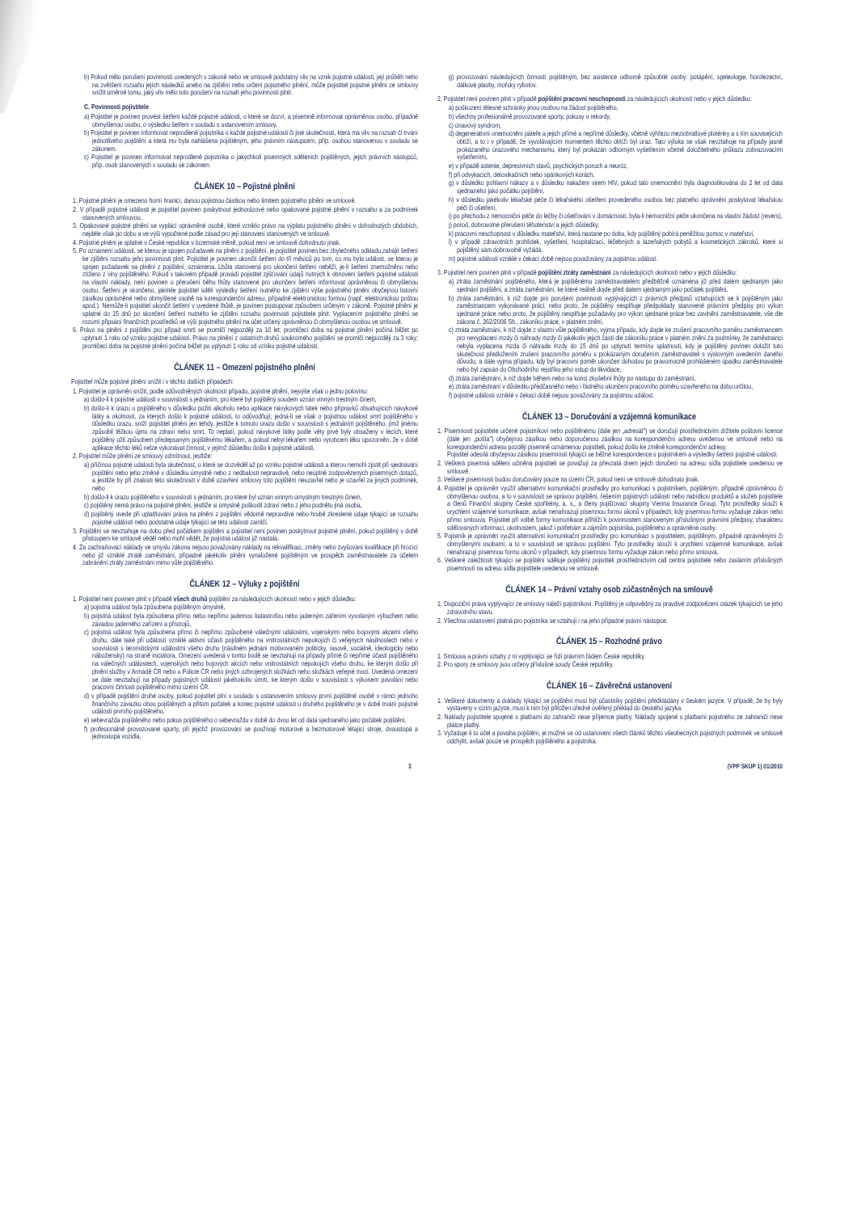b) Pokud mělo porušení povinností uvedených v zákoně nebo ve smlouvě podstatný vliv na vznik pojistné události, její průběh nebo na zvětšení rozsahu jejích následků anebo na zjištění nebo určení pojistného plnění, může pojistitel pojistné plnění ze smlouvy snížit úměrně tomu, jaký vliv mělo toto porušení na rozsah jeho povinnosti plnit.
C. Povinnosti pojistitele
a) Pojistitel je povinen provést šetření každé pojistné události, o které se dozví, a písemně informovat oprávněnou osobu, případně obmyšlenou osobu, o výsledku šetření v souladu s ustanovením smlouvy.
b) Pojistitel je povinen informovat neprodleně pojistníka o každé pojistné události či jiné skutečnosti, která má vliv na rozsah či trvání jednotlivého pojištění a která mu byla nahlášena pojištěným, jeho právním nástupcem, příp. osobou stanovenou v souladu se zákonem.
c) Pojistitel je povinen informovat neprodleně pojistníka o jakýchkoli písemných sděleních pojištěných, jejich právních nástupců, příp. osob stanovených v souladu se zákonem.
ČLÁNEK 10 – Pojistné plnění
1. Pojistné plnění je omezeno horní hranicí, danou pojistnou částkou nebo limitem pojistného plnění ve smlouvě.
2. V případě pojistné události je pojistitel povinen poskytnout jednorázové nebo opakované pojistné plnění v rozsahu a za podmínek stanovených smlouvou.
3. Opakované pojistné plnění se vyplácí oprávněné osobě, které vzniklo právo na výplatu pojistného plnění v dohodnutých obdobích, nejdéle však po dobu a ve výši vypočtené podle zásad pro její stanovení stanovených ve smlouvě.
4. Pojistné plnění je splatné v České republice v tuzemské měně, pokud není ve smlouvě dohodnuto jinak.
5. Po oznámení události, se kterou je spojen požadavek na plnění z pojištění, je pojistitel povinen bez zbytečného odkladu zahájit šetření ke zjištění rozsahu jeho povinnosti plnit. Pojistitel je povinen ukončit šetření do tří měsíců po tom, co mu byla událost, se kterou je spojen požadavek na plnění z pojištění, oznámena. Lhůta stanovená pro ukončení šetření neběží, je-li šetření znemožněno nebo ztíženo z viny pojištěného. Pokud v takovém případě provádí pojistitel zjišťování údajů nutných k obnovení šetření pojistné události na vlastní náklady, není povinen o přerušení běhu lhůty stanovené pro ukončení šetření informovat oprávněnou či obmyšlenou osobu. Šetření je skončeno, jakmile pojistitel sdělí výsledky šetření nutného ke zjištění výše pojistného plnění obyčejnou listovní zásilkou oprávněné nebo obmyšlené osobě na korespondenční adresu, případně elektronickou formou (např. elektronickou poštou apod.). Nemůže-li pojistitel ukončit šetření v uvedené lhůtě, je povinen postupovat způsobem určeným v zákoně. Pojistné plnění je splatné do 15 dnů po skončení šetření nutného ke zjištění rozsahu povinnosti pojistitele plnit. Vyplacením pojistného plnění se rozumí připsání finančních prostředků ve výši pojistného plnění na účet určený oprávněnou či obmyšlenou osobou ve smlouvě.
6. Právo na plnění z pojištění pro případ smrti se promlčí nejpozději za 10 let; promlčecí doba na pojistné plnění počíná běžet po uplynutí 1 roku od vzniku pojistné události. Právo na plnění z ostatních druhů soukromého pojištění se promlčí nejpozději za 3 roky; promlčecí doba na pojistné plnění počíná běžet po uplynutí 1 roku od vzniku pojistné události.
ČLÁNEK 11 – Omezení pojistného plnění
Pojistitel může pojistné plnění snížit i v těchto dalších případech:
1. Pojistitel je oprávněn snížit, podle odůvodněných okolností případu, pojistné plnění, nejvýše však o jednu polovinu:
a) došlo-li k pojistné události v souvislosti s jednáním, pro které byl pojištěný soudem uznán vinným trestným činem,
b) došlo-li k úrazu u pojištěného v důsledku požití alkoholu nebo aplikace návykových látek nebo přípravků obsahujících návykové látky a okolnosti, za kterých došlo k pojistné události, to odůvodňují; jedná-li se však o pojistnou událost smrt pojištěného v důsledku úrazu, sníží pojistitel plnění jen tehdy, jestliže k tomuto úrazu došlo v souvislosti s jednáním pojištěného, jímž jinému způsobil těžkou újmu na zdraví nebo smrt. To neplatí, pokud návykové látky podle věty prvé byly obsaženy v lécích, které pojištěný užil způsobem předepsaným pojištěnému lékařem, a pokud nebyl lékařem nebo výrobcem léku upozorněn, že v době aplikace těchto léků nelze vykonávat činnost, v jejímž důsledku došlo k pojistné události.
2. Pojistitel může plnění ze smlouvy odmítnout, jestliže:
a) příčinou pojistné události byla skutečnost, o které se dozvěděl až po vzniku pojistné události a kterou nemohl zjistit při sjednávání pojištění nebo jeho změně v důsledku úmyslně nebo z nedbalosti nepravdivě, nebo neúplně zodpovězených písemných dotazů, a jestliže by při znalosti této skutečnosti v době uzavření smlouvy toto pojištění neuzavřel nebo je uzavřel za jiných podmínek, nebo
b) došlo-li k úrazu pojištěného v souvislosti s jednáním, pro které byl uznán vinným úmyslným trestným činem,
c) pojištěný nemá právo na pojistné plnění, jestliže si úmyslně poškodil zdraví nebo z jeho podnětu jiná osoba,
d) pojištěný uvede při uplatňování práva na plnění z pojištění vědomě nepravdivé nebo hrubě zkreslené údaje týkající se rozsahu pojistné události nebo podstatné údaje týkající se této události zamlčí.
3. Pojištění se nevztahuje na dobu před počátkem pojištění a pojistitel není povinen poskytnout pojistné plnění, pokud pojištěný v době přistoupení ke smlouvě věděl nebo mohl vědět, že pojistná událost již nastala.
4. Za zachraňovací náklady ve smyslu zákona nejsou považovány náklady na rekvalifikaci, změny nebo zvyšování kvalifikace při hrozící nebo již vzniklé ztrátě zaměstnání, případně jakékoliv plnění vynaložené pojištěným ve prospěch zaměstnavatele za účelem zabránění ztráty zaměstnání mimo vůle pojištěného.
ČLÁNEK 12 – Výluky z pojištění
1. Pojistitel není povinen plnit v případě všech druhů pojištění za následujících okolností nebo v jejich důsledku:
a) pojistná událost byla způsobena pojištěným úmyslně,
b) pojistná událost byla způsobena přímo nebo nepřímo jadernou katastrofou nebo jaderným zářením vyvolaným výbuchem nebo závadou jaderného zařízení a přístrojů,
c) pojistná událost byla způsobena přímo či nepřímo způsobené válečnými událostmi, vojenskými nebo bojovými akcemi všeho druhu, dále také při událostí vzniklé aktivní účastí pojištěného na vnitrostátních nepokojích či veřejných násilnostech nebo v souvislosti s teroristickými událostmi všeho druhu (násilném jednání motivovaném politicky, rasově, sociálně, ideologicky nebo náboženský) na straně iniciátora. Omezení uvedená v tomto bodě se nevztahují na případy přímé či nepřímé účasti pojištěného na válečných událostech, vojenských nebo bojových akcích nebo vnitrostátních nepokojích všeho druhu, ke kterým došlo při plnění služby v Armádě ČR nebo u Policie ČR nebo jiných ozbrojených složkách nebo složkách veřejné moci. Uvedená omezení se dále nevztahují na případy pojistných událostí jakéhokoliv úmrtí, ke kterým došlo v souvislosti s výkonem povolání nebo pracovní činnosti pojištěného mimo území ČR.
d) v případě pojištění druhé osoby, pokud pojistitel plní v souladu s ustanovením smlouvy první pojištěné osobě v rámci jednoho finančního závazku obou pojištěných a přitom počátek a konec pojistné události u druhého pojištěného je v době trvání pojistné události prvního pojištěného,
e) sebevražda pojištěného nebo pokus pojištěného o sebevraždu v době do dvou let od data sjednaného jako počátek pojištění,
f) profesionálně provozované sporty, při jejichž provozování se používají motorové a bezmotorové létající stroje, dvoustopá a jednostopá vozidla,
g) provozování následujících činností pojištěným, bez asistence odborně způsobilé osoby: potápění, speleologie, horolezectví, dálkové plavby, mořský rybolov.
2. Pojistitel není povinen plnit v případě pojištění pracovní neschopnosti za následujících okolností nebo v jejich důsledku:
a) poškození tělesné schránky jinou osobou na žádost pojištěného,
b) všechny profesionálně provozované sporty, pokusy o rekordy,
c) únavový syndrom,
d) degenerativní onemocnění páteře a jejich přímé a nepřímé důsledky, včetně výhřezu meziobratlové ploténky a s tím souvisejících obtíží, a to i v případě, že vyvolávajícím momentem těchto obtíží byl úraz. Tato výluka se však nevztahuje na případy jasně prokázaného úrazového mechanismu, který byl prokázán odborným vyšetřením včetně doložitelného průkazu zobrazovacími vyšetřeními,
e) v případě astenie, depresivních stavů, psychických poruch a neuróz,
f) při odvykacích, detoxikačních nebo spánkových kúrách,
g) v důsledku pohlavní nákazy a v důsledku nakažení virem HIV, pokud tato onemocnění byla diagnostikována do 2 let od data sjednaného jako počátku pojištění,
h) v důsledku jakékoliv lékařské péče či lékařského ošetření provedeného osobou bez platného oprávnění poskytovat lékařskou péči či ošetření,
i) po přechodu z nemocniční péče do léčby či ošetřování v domácnosti, byla-li nemocniční péče ukončena na vlastní žádost (revers),
j) porod, dobrovolné přerušení těhotenství a jejich důsledky,
k) pracovní neschopnost v důsledku mateřství, která nastane po dobu, kdy pojištěný pobírá peněžitou pomoc v mateřství,
l) v případě zdravotních prohlídek, vyšetření, hospitalizací, léčebných a lázeňských pobytů a kosmetických zákroků, které si pojištěný sám dobrovolně vyžádá,
m) pojistné události vzniklé v čekací době nejsou považovány za pojistnou událost.
3. Pojistitel není povinen plnit v případě pojištění ztráty zaměstnání za následujících okolností nebo v jejich důsledku:
a) ztráta zaměstnání pojištěného, která je pojištěnému zaměstnavatelem předběžně oznámena již před datem sjednaným jako sjednání pojištění, a ztráta zaměstnání, ke které reálně dojde před datem sjednaným jako počátek pojištění,
b) ztráta zaměstnání, k níž dojde pro porušení povinnosti vyplývajících z právních předpisů vztahujících se k pojištěným jako zaměstnancem vykonávané práci, nebo proto, že pojištěný nesplňuje předpoklady stanovené právními předpisy pro výkon sjednané práce nebo proto, že pojištěný nesplňuje požadavky pro výkon sjednané práce bez zavinění zaměstnavatele, vše dle zákona č. 262/2006 Sb., zákoníku práce, v platném znění,
c) ztráta zaměstnání, k níž dojde z vlastní vůle pojištěného, vyjma případu, kdy dojde ke zrušení pracovního poměru zaměstnancem pro nevyplacení mzdy či náhrady mzdy či jakékoliv jejich části dle zákoníku práce v platném znění za podmínky, že zaměstnanci nebyla vyplacena mzda či náhrada mzdy do 15 dnů po uplynutí termínu splatnosti, kdy je pojištěný povinen doložit tuto skutečnost předložením zrušení pracovního poměru s prokázaným doručením zaměstnavateli s výslovným uvedením daného důvodu, a dále vyjma případu, kdy byl pracovní poměr ukončen dohodou po pravomocně prohlášeném úpadku zaměstnavatele nebo byl zapsán do Obchodního rejstříku jeho vstup do likvidace,
d) ztráta zaměstnání, k níž dojde během nebo na konci zkušební lhůty po nástupu do zaměstnání,
e) ztráta zaměstnání v důsledku předčasného nebo i řádného ukončení pracovního poměru uzavřeného na dobu určitou,
f) pojistné události vzniklé v čekací době nejsou považovány za pojistnou událost.
ČLÁNEK 13 – Doručování a vzájemná komunikace
1. Písemnosti pojistitele určené pojistníkovi nebo pojištěnému (dále jen „adresát") se doručují prostřednictvím držitele poštovní licence (dále jen „pošta") obyčejnou zásilkou nebo doporučenou zásilkou na korespondenční adresu uvedenou ve smlouvě nebo na korespondenční adresu později písemně oznámenou pojistiteli, pokud došlo ke změně korespondenční adresy.
Pojistitel odesílá obyčejnou zásilkou písemnosti týkající se běžné korespondence s pojistníkem a výsledky šetření pojistné události.
2. Veškerá písemná sdělení učiněná pojistiteli se považují za převzatá dnem jejich doručení na adresu sídla pojistitele uvedenou ve smlouvě.
3. Veškeré písemnosti budou doručovány pouze na území ČR, pokud není ve smlouvě dohodnuto jinak.
4. Pojistitel je oprávněn využít alternativní komunikační prostředky pro komunikaci s pojistníkem, pojištěným, případně oprávněnou či obmyšlenou osobou, a to v souvislosti se správou pojištění, řešením pojistných událostí nebo nabídkou produktů a služeb pojistitele a členů Finanční skupiny České spořitelny, a. s., a členy pojišťovací skupiny Vienna Insurance Group. Tyto prostředky slouží k urychlení vzájemné komunikace, avšak nenahrazují písemnou formu úkonů v případech, kdy písemnou formu vyžaduje zákon nebo přímo smlouva. Pojistitel při volbě formy komunikace přihlíží k povinnostem stanoveným příslušnými právními předpisy, charakteru sdělovaných informací, okolnostem, jakož i potřebám a zájmům pojistníka, pojištěného a oprávněné osoby.
5. Pojistník je oprávněn využít alternativní komunikační prostředky pro komunikaci s pojistitelem, pojištěným, případně oprávněnými či obmyšlenými osobami, a to v souvislosti se správou pojištění. Tyto prostředky slouží k urychlení vzájemné komunikace, avšak nenahrazují písemnou formu úkonů v případech, kdy písemnou formu vyžaduje zákon nebo přímo smlouva.
6. Veškeré záležitosti týkající se pojištění sděluje pojištěný pojistiteli prostřednictvím call centra pojistitele nebo zasláním příslušných písemností na adresu sídla pojistitele uvedenou ve smlouvě.
ČLÁNEK 14 – Právní vztahy osob zúčastněných na smlouvě
1. Dispoziční práva vyplývající ze smlouvy náleží pojistníkovi. Pojištěný je odpovědný za pravdivé zodpovězení otázek týkajících se jeho zdravotního stavu.
2. Všechna ustanovení platná pro pojistníka se vztahují i na jeho případné právní nástupce.
ČLÁNEK 15 – Rozhodné právo
1. Smlouva a právní vztahy z ní vyplývající se řídí právním řádem České republiky.
2. Pro spory ze smlouvy jsou určeny příslušné soudy České republiky.
ČLÁNEK 16 – Závěrečná ustanovení
1. Veškeré dokumenty a doklady týkající se pojištění musí být účastníky pojištění předkládány v českém jazyce. V případě, že by byly vystaveny v cizím jazyce, musí k nim být přiložen úředně ověřený překlad do českého jazyka.
2. Náklady pojistitele spojené s platbami do zahraničí nese příjemce platby. Náklady spojené s platbami pojistného ze zahraničí nese plátce platby.
3. Vyžaduje-li to účel a povaha pojištění, je možné se od ustanovení všech článků těchto všeobecných pojistných podmínek ve smlouvě odchýlit, avšak pouze ve prospěch pojištěného a pojistníka.
3 (VPP SKUP 1) 01/2010